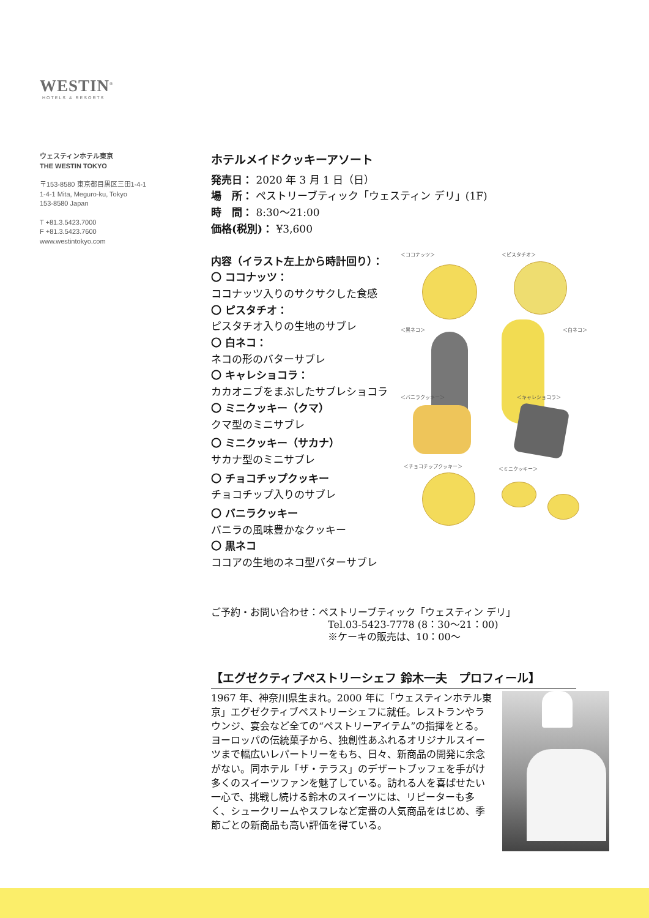WESTIN<sup>®</sup>
HOTELS & RESORTS
ウェスティンホテル東京
THE WESTIN TOKYO
〒153-8580 東京都目黒区三田1-4-1
1-4-1 Mita, Meguro-ku, Tokyo
153-8580 Japan
T +81.3.5423.7000
F +81.3.5423.7600
www.westintokyo.com
ホテルメイドクッキーアソート
発売日： 2020 年 3 月 1 日（日）
場　所： ペストリーブティック「ウェスティン デリ」(1F)
時　間： 8:30～21:00
価格(税別)： ¥3,600
内容（イラスト左上から時計回り）：
〇 ココナッツ：
ココナッツ入りのサクサクした食感
〇 ピスタチオ：
ピスタチオ入りの生地のサブレ
〇 白ネコ：
ネコの形のバターサブレ
〇 キャレショコラ：
カカオニブをまぶしたサブレショコラ
〇 ミニクッキー（クマ）
クマ型のミニサブレ
〇 ミニクッキー（サカナ）
サカナ型のミニサブレ
〇 チョコチップクッキー
チョコチップ入りのサブレ
〇 バニラクッキー
バニラの風味豊かなクッキー
〇 黒ネコ
ココアの生地のネコ型バターサブレ
＜ココナッツ＞ ＜ピスタチオ＞
＜黒ネコ＞ ＜白ネコ＞
＜バニラクッキー＞ ＜キャレショコラ＞
＜チョコチップクッキー＞ ＜ミニクッキー＞
ご予約・お問い合わせ：ペストリーブティック「ウェスティン デリ」
Tel.03-5423-7778 (8：30～21：00)
※ケーキの販売は、10：00～
【エグゼクティブペストリーシェフ 鈴木一夫　プロフィール】
1967 年、神奈川県生まれ。2000 年に「ウェスティンホテル東京」エグゼクティブペストリーシェフに就任。レストランやラウンジ、宴会など全ての“ペストリーアイテム”の指揮をとる。ヨーロッパの伝統菓子から、独創性あふれるオリジナルスイーツまで幅広いレパートリーをもち、日々、新商品の開発に余念がない。同ホテル「ザ・テラス」のデザートブッフェを手がけ多くのスイーツファンを魅了している。訪れる人を喜ばせたい一心で、挑戦し続ける鈴木のスイーツには、リピーターも多く、シュークリームやスフレなど定番の人気商品をはじめ、季節ごとの新商品も高い評価を得ている。